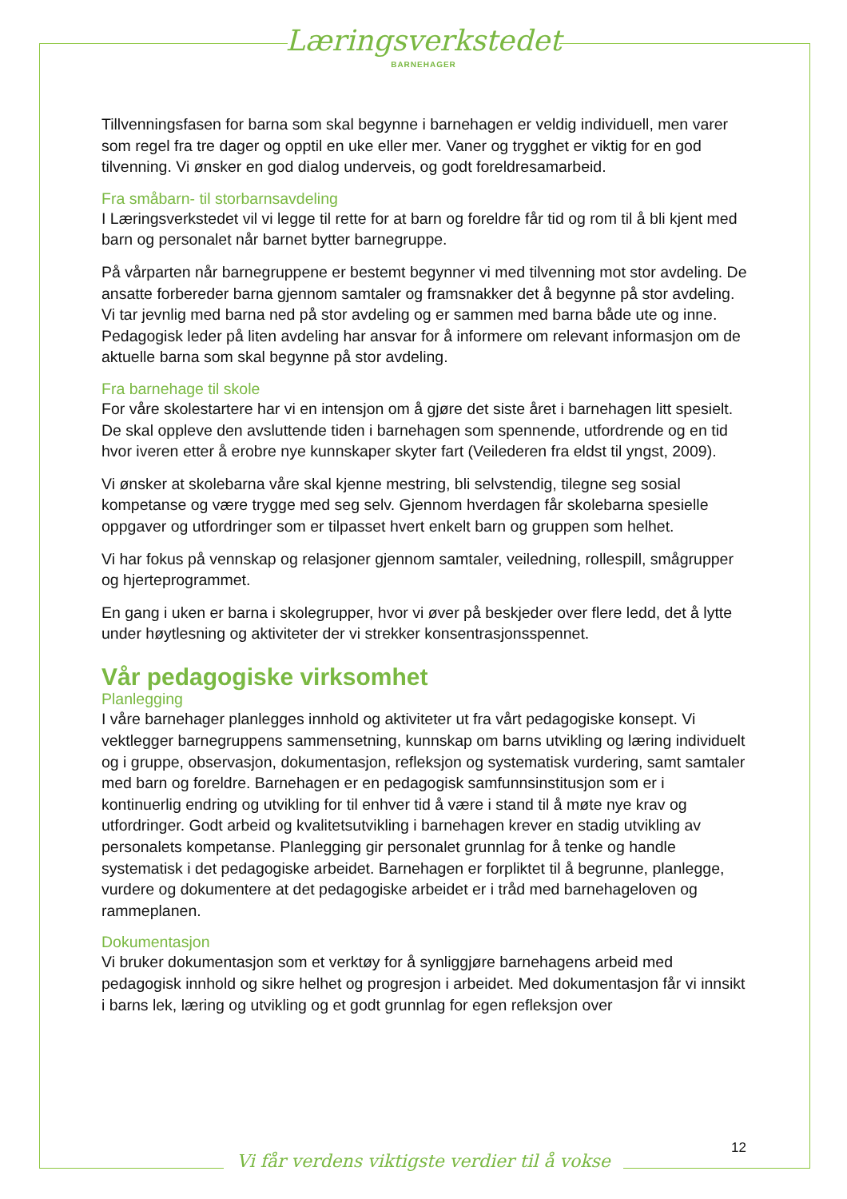Læringsverkstedet
BARNEHAGER
Tillvenningsfasen for barna som skal begynne i barnehagen er veldig individuell, men varer som regel fra tre dager og opptil en uke eller mer. Vaner og trygghet er viktig for en god tilvenning. Vi ønsker en god dialog underveis, og godt foreldresamarbeid.
Fra småbarn- til storbarnsavdeling
I Læringsverkstedet vil vi legge til rette for at barn og foreldre får tid og rom til å bli kjent med barn og personalet når barnet bytter barnegruppe.
På vårparten når barnegruppene er bestemt begynner vi med tilvenning mot stor avdeling. De ansatte forbereder barna gjennom samtaler og framsnakker det å begynne på stor avdeling. Vi tar jevnlig med barna ned på stor avdeling og er sammen med barna både ute og inne. Pedagogisk leder på liten avdeling har ansvar for å informere om relevant informasjon om de aktuelle barna som skal begynne på stor avdeling.
Fra barnehage til skole
For våre skolestartere har vi en intensjon om å gjøre det siste året i barnehagen litt spesielt. De skal oppleve den avsluttende tiden i barnehagen som spennende, utfordrende og en tid hvor iveren etter å erobre nye kunnskaper skyter fart (Veilederen fra eldst til yngst, 2009).
Vi ønsker at skolebarna våre skal kjenne mestring, bli selvstendig, tilegne seg sosial kompetanse og være trygge med seg selv. Gjennom hverdagen får skolebarna spesielle oppgaver og utfordringer som er tilpasset hvert enkelt barn og gruppen som helhet.
Vi har fokus på vennskap og relasjoner gjennom samtaler, veiledning, rollespill, smågrupper og hjerteprogrammet.
En gang i uken er barna i skolegrupper, hvor vi øver på beskjeder over flere ledd, det å lytte under høytlesning og aktiviteter der vi strekker konsentrasjonsspennet.
Vår pedagogiske virksomhet
Planlegging
I våre barnehager planlegges innhold og aktiviteter ut fra vårt pedagogiske konsept. Vi vektlegger barnegruppens sammensetning, kunnskap om barns utvikling og læring individuelt og i gruppe, observasjon, dokumentasjon, refleksjon og systematisk vurdering, samt samtaler med barn og foreldre. Barnehagen er en pedagogisk samfunnsinstitusjon som er i kontinuerlig endring og utvikling for til enhver tid å være i stand til å møte nye krav og utfordringer. Godt arbeid og kvalitetsutvikling i barnehagen krever en stadig utvikling av personalets kompetanse. Planlegging gir personalet grunnlag for å tenke og handle systematisk i det pedagogiske arbeidet. Barnehagen er forpliktet til å begrunne, planlegge, vurdere og dokumentere at det pedagogiske arbeidet er i tråd med barnehageloven og rammeplanen.
Dokumentasjon
Vi bruker dokumentasjon som et verktøy for å synliggjøre barnehagens arbeid med pedagogisk innhold og sikre helhet og progresjon i arbeidet. Med dokumentasjon får vi innsikt i barns lek, læring og utvikling og et godt grunnlag for egen refleksjon over
12
Vi får verdens viktigste verdier til å vokse